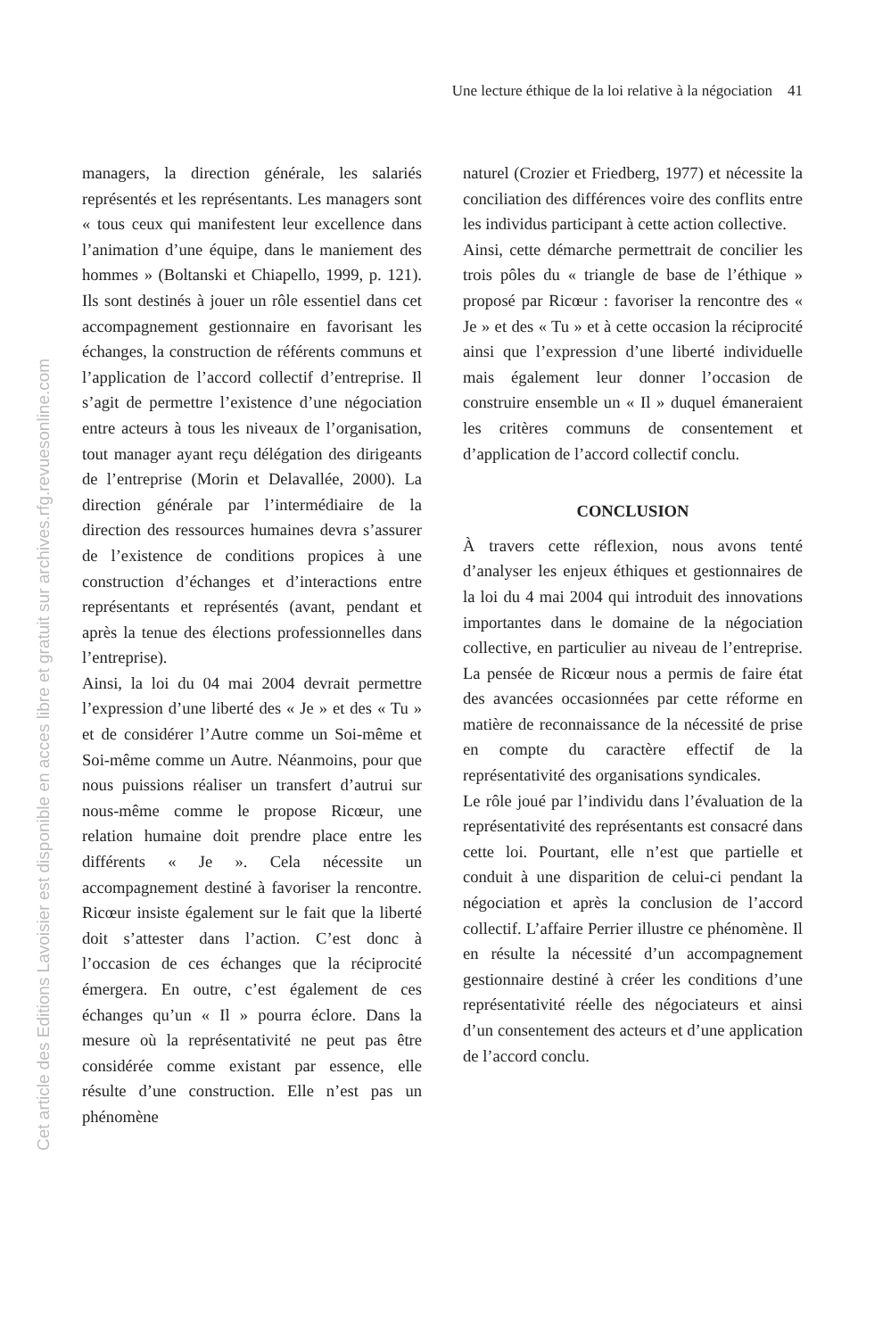Une lecture éthique de la loi relative à la négociation 41
managers, la direction générale, les salariés représentés et les représentants. Les managers sont « tous ceux qui manifestent leur excellence dans l’animation d’une équipe, dans le maniement des hommes » (Boltanski et Chiapello, 1999, p. 121). Ils sont destinés à jouer un rôle essentiel dans cet accompagnement gestionnaire en favorisant les échanges, la construction de référents communs et l’application de l’accord collectif d’entreprise. Il s’agit de permettre l’existence d’une négociation entre acteurs à tous les niveaux de l’organisation, tout manager ayant reçu délégation des dirigeants de l’entreprise (Morin et Delavallée, 2000). La direction générale par l’intermédiaire de la direction des ressources humaines devra s’assurer de l’existence de conditions propices à une construction d’échanges et d’interactions entre représentants et représentés (avant, pendant et après la tenue des élections professionnelles dans l’entreprise).
Ainsi, la loi du 04 mai 2004 devrait permettre l’expression d’une liberté des « Je » et des « Tu » et de considérer l’Autre comme un Soi-même et Soi-même comme un Autre. Néanmoins, pour que nous puissions réaliser un transfert d’autrui sur nous-même comme le propose Ricœur, une relation humaine doit prendre place entre les différents « Je ». Cela nécessite un accompagnement destiné à favoriser la rencontre. Ricœur insiste également sur le fait que la liberté doit s’attester dans l’action. C’est donc à l’occasion de ces échanges que la réciprocité émergera. En outre, c’est également de ces échanges qu’un « Il » pourra éclore. Dans la mesure où la représentativité ne peut pas être considérée comme existant par essence, elle résulte d’une construction. Elle n’est pas un phénomène
naturel (Crozier et Friedberg, 1977) et nécessite la conciliation des différences voire des conflits entre les individus participant à cette action collective.
Ainsi, cette démarche permettrait de concilier les trois pôles du « triangle de base de l’éthique » proposé par Ricœur : favoriser la rencontre des « Je » et des « Tu » et à cette occasion la réciprocité ainsi que l’expression d’une liberté individuelle mais également leur donner l’occasion de construire ensemble un « Il » duquel émaneraient les critères communs de consentement et d’application de l’accord collectif conclu.
CONCLUSION
À travers cette réflexion, nous avons tenté d’analyser les enjeux éthiques et gestionnaires de la loi du 4 mai 2004 qui introduit des innovations importantes dans le domaine de la négociation collective, en particulier au niveau de l’entreprise. La pensée de Ricœur nous a permis de faire état des avancées occasionnées par cette réforme en matière de reconnaissance de la nécessité de prise en compte du caractère effectif de la représentativité des organisations syndicales.
Le rôle joué par l’individu dans l’évaluation de la représentativité des représentants est consacré dans cette loi. Pourtant, elle n’est que partielle et conduit à une disparition de celui-ci pendant la négociation et après la conclusion de l’accord collectif. L’affaire Perrier illustre ce phénomène. Il en résulte la nécessité d’un accompagnement gestionnaire destiné à créer les conditions d’une représentativité réelle des négociateurs et ainsi d’un consentement des acteurs et d’une application de l’accord conclu.
Cet article des Editions Lavoisier est disponible en acces libre et gratuit sur archives.rfg.revuesonline.com